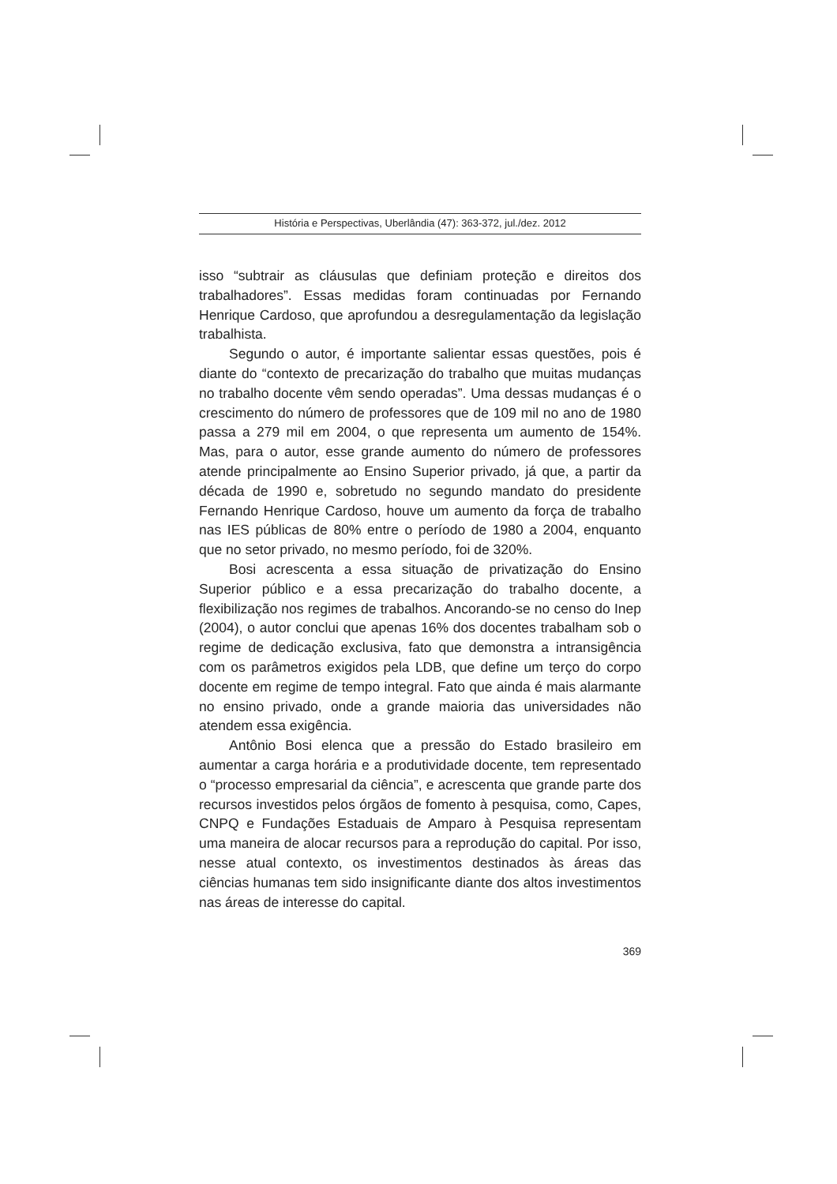História e Perspectivas, Uberlândia (47): 363-372, jul./dez. 2012
isso “subtrair as cláusulas que definiam proteção e direitos dos trabalhadores”. Essas medidas foram continuadas por Fernando Henrique Cardoso, que aprofundou a desregulamentação da legislação trabalhista.
Segundo o autor, é importante salientar essas questões, pois é diante do “contexto de precarização do trabalho que muitas mudanças no trabalho docente vêm sendo operadas”. Uma dessas mudanças é o crescimento do número de professores que de 109 mil no ano de 1980 passa a 279 mil em 2004, o que representa um aumento de 154%. Mas, para o autor, esse grande aumento do número de professores atende principalmente ao Ensino Superior privado, já que, a partir da década de 1990 e, sobretudo no segundo mandato do presidente Fernando Henrique Cardoso, houve um aumento da força de trabalho nas IES públicas de 80% entre o período de 1980 a 2004, enquanto que no setor privado, no mesmo período, foi de 320%.
Bosi acrescenta a essa situação de privatização do Ensino Superior público e a essa precarização do trabalho docente, a flexibilização nos regimes de trabalhos. Ancorando-se no censo do Inep (2004), o autor conclui que apenas 16% dos docentes trabalham sob o regime de dedicação exclusiva, fato que demonstra a intransigência com os parâmetros exigidos pela LDB, que define um terço do corpo docente em regime de tempo integral. Fato que ainda é mais alarmante no ensino privado, onde a grande maioria das universidades não atendem essa exigência.
Antônio Bosi elenca que a pressão do Estado brasileiro em aumentar a carga horária e a produtividade docente, tem representado o “processo empresarial da ciência”, e acrescenta que grande parte dos recursos investidos pelos órgãos de fomento à pesquisa, como, Capes, CNPQ e Fundações Estaduais de Amparo à Pesquisa representam uma maneira de alocar recursos para a reprodução do capital. Por isso, nesse atual contexto, os investimentos destinados às áreas das ciências humanas tem sido insignificante diante dos altos investimentos nas áreas de interesse do capital.
369